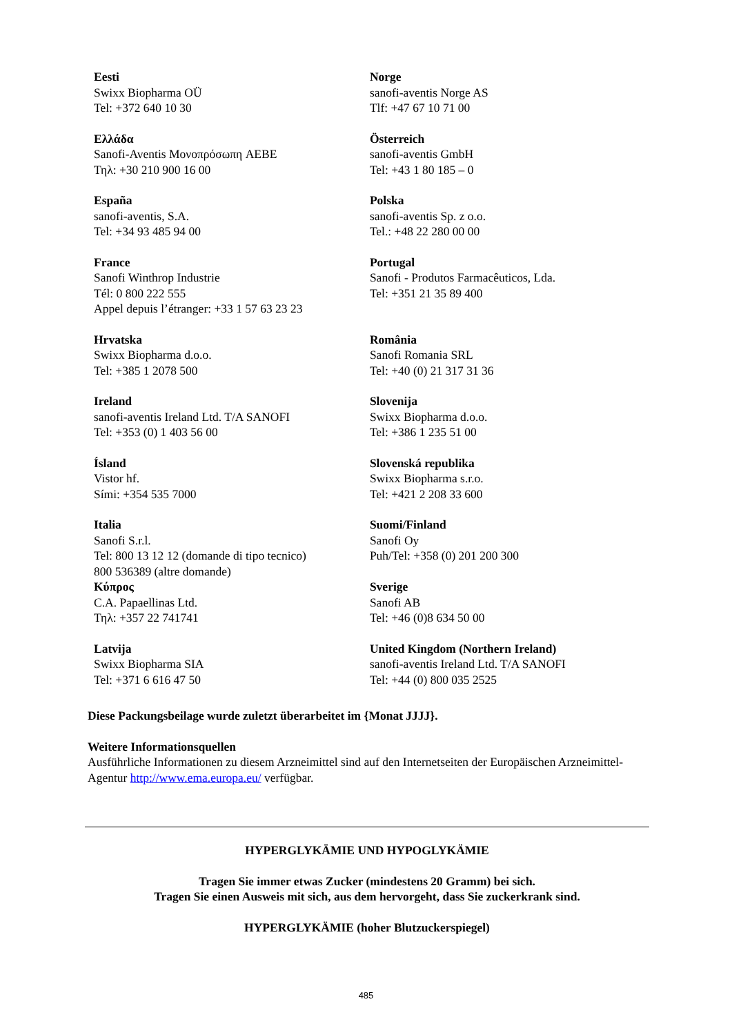| Eesti Swixx Biopharma OÜ Tel: +372 640 10 30 | Norge sanofi-aventis Norge AS Tlf: +47 67 10 71 00 |
| Ελλάδα Sanofi-Aventis Μονοπρόσωπη AEBE Τηλ: +30 210 900 16 00 | Österreich sanofi-aventis GmbH Tel: +43 1 80 185 – 0 |
| España sanofi-aventis, S.A. Tel: +34 93 485 94 00 | Polska sanofi-aventis Sp. z o.o. Tel.: +48 22 280 00 00 |
| France Sanofi Winthrop Industrie Tél: 0 800 222 555 Appel depuis l’étranger: +33 1 57 63 23 23 | Portugal Sanofi - Produtos Farmacêuticos, Lda. Tel: +351 21 35 89 400 |
| Hrvatska Swixx Biopharma d.o.o. Tel: +385 1 2078 500 | România Sanofi Romania SRL Tel: +40 (0) 21 317 31 36 |
| Ireland sanofi-aventis Ireland Ltd. T/A SANOFI Tel: +353 (0) 1 403 56 00 | Slovenija Swixx Biopharma d.o.o. Tel: +386 1 235 51 00 |
| Ísland Vistor hf. Sími: +354 535 7000 | Slovenská republika Swixx Biopharma s.r.o. Tel: +421 2 208 33 600 |
| Italia Sanofi S.r.l. Tel: 800 13 12 12 (domande di tipo tecnico) 800 536389 (altre domande) | Suomi/Finland Sanofi Oy Puh/Tel: +358 (0) 201 200 300 |
| Κύπρος C.A. Papaellinas Ltd. Τηλ: +357 22 741741 | Sverige Sanofi AB Tel: +46 (0)8 634 50 00 |
| Latvija Swixx Biopharma SIA Tel: +371 6 616 47 50 | United Kingdom (Northern Ireland) sanofi-aventis Ireland Ltd. T/A SANOFI Tel: +44 (0) 800 035 2525 |
Diese Packungsbeilage wurde zuletzt überarbeitet im {Monat JJJJ}.
Weitere Informationsquellen
Ausführliche Informationen zu diesem Arzneimittel sind auf den Internetseiten der Europäischen Arzneimittel-Agentur http://www.ema.europa.eu/ verfügbar.
HYPERGLYKÄMIE UND HYPOGLYKÄMIE
Tragen Sie immer etwas Zucker (mindestens 20 Gramm) bei sich.
Tragen Sie einen Ausweis mit sich, aus dem hervorgeht, dass Sie zuckerkrank sind.
HYPERGLYKÄMIE (hoher Blutzuckerspiegel)
485